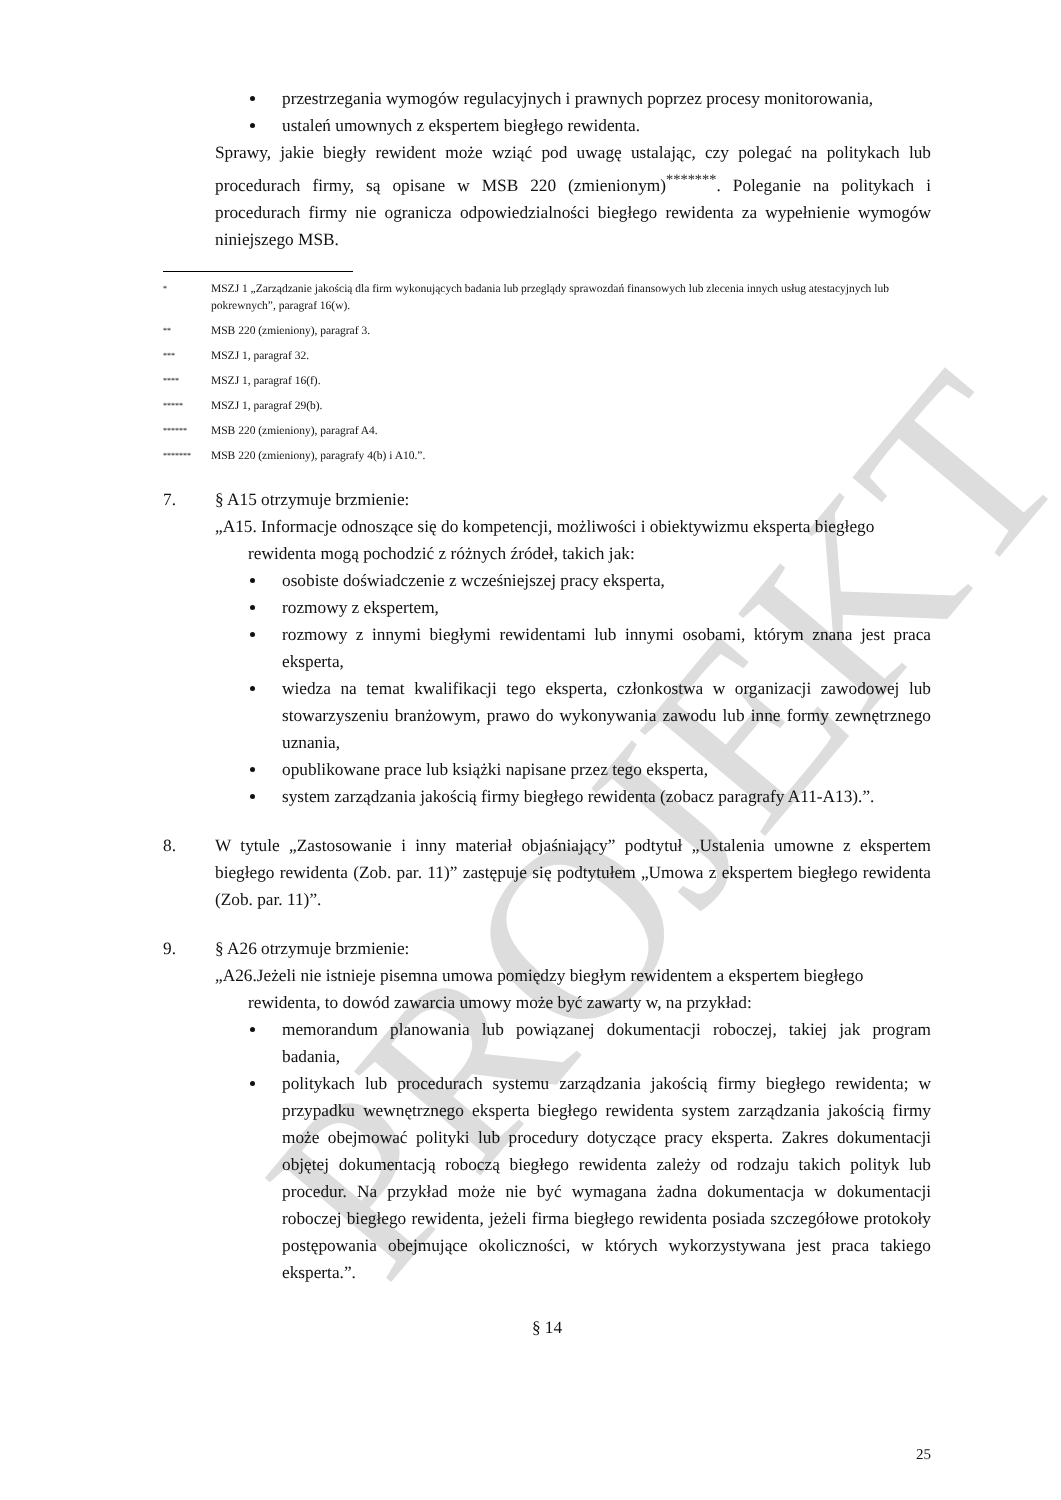PROJEKT
przestrzegania wymogów regulacyjnych i prawnych poprzez procesy monitorowania,
ustaleń umownych z ekspertem biegłego rewidenta.
Sprawy, jakie biegły rewident może wziąć pod uwagę ustalając, czy polegać na politykach lub procedurach firmy, są opisane w MSB 220 (zmienionym)<sup>*******</sup>. Poleganie na politykach i procedurach firmy nie ogranicza odpowiedzialności biegłego rewidenta za wypełnienie wymogów niniejszego MSB.
* MSZJ 1 „Zarządzanie jakością dla firm wykonujących badania lub przeglądy sprawozdań finansowych lub zlecenia innych usług atestacyjnych lub pokrewnych”, paragraf 16(w).
** MSB 220 (zmieniony), paragraf 3.
*** MSZJ 1, paragraf 32.
**** MSZJ 1, paragraf 16(f).
***** MSZJ 1, paragraf 29(b).
****** MSB 220 (zmieniony), paragraf A4.
******* MSB 220 (zmieniony), paragrafy 4(b) i A10.”.
7. § A15 otrzymuje brzmienie:
„A15. Informacje odnoszące się do kompetencji, możliwości i obiektywizmu eksperta biegłego
rewidenta mogą pochodzić z różnych źródeł, takich jak:
osobiste doświadczenie z wcześniejszej pracy eksperta,
rozmowy z ekspertem,
rozmowy z innymi biegłymi rewidentami lub innymi osobami, którym znana jest praca eksperta,
wiedza na temat kwalifikacji tego eksperta, członkostwa w organizacji zawodowej lub stowarzyszeniu branżowym, prawo do wykonywania zawodu lub inne formy zewnętrznego uznania,
opublikowane prace lub książki napisane przez tego eksperta,
system zarządzania jakością firmy biegłego rewidenta (zobacz paragrafy A11-A13).”.
8. W tytule „Zastosowanie i inny materiał objaśniający” podtytuł „Ustalenia umowne z ekspertem biegłego rewidenta (Zob. par. 11)” zastępuje się podtytułem „Umowa z ekspertem biegłego rewidenta (Zob. par. 11)”.
9. § A26 otrzymuje brzmienie:
„A26.Jeżeli nie istnieje pisemna umowa pomiędzy biegłym rewidentem a ekspertem biegłego
rewidenta, to dowód zawarcia umowy może być zawarty w, na przykład:
memorandum planowania lub powiązanej dokumentacji roboczej, takiej jak program badania,
politykach lub procedurach systemu zarządzania jakością firmy biegłego rewidenta; w przypadku wewnętrznego eksperta biegłego rewidenta system zarządzania jakością firmy może obejmować polityki lub procedury dotyczące pracy eksperta. Zakres dokumentacji objętej dokumentacją roboczą biegłego rewidenta zależy od rodzaju takich polityk lub procedur. Na przykład może nie być wymagana żadna dokumentacja w dokumentacji roboczej biegłego rewidenta, jeżeli firma biegłego rewidenta posiada szczegółowe protokoły postępowania obejmujące okoliczności, w których wykorzystywana jest praca takiego eksperta.”.
§ 14
25